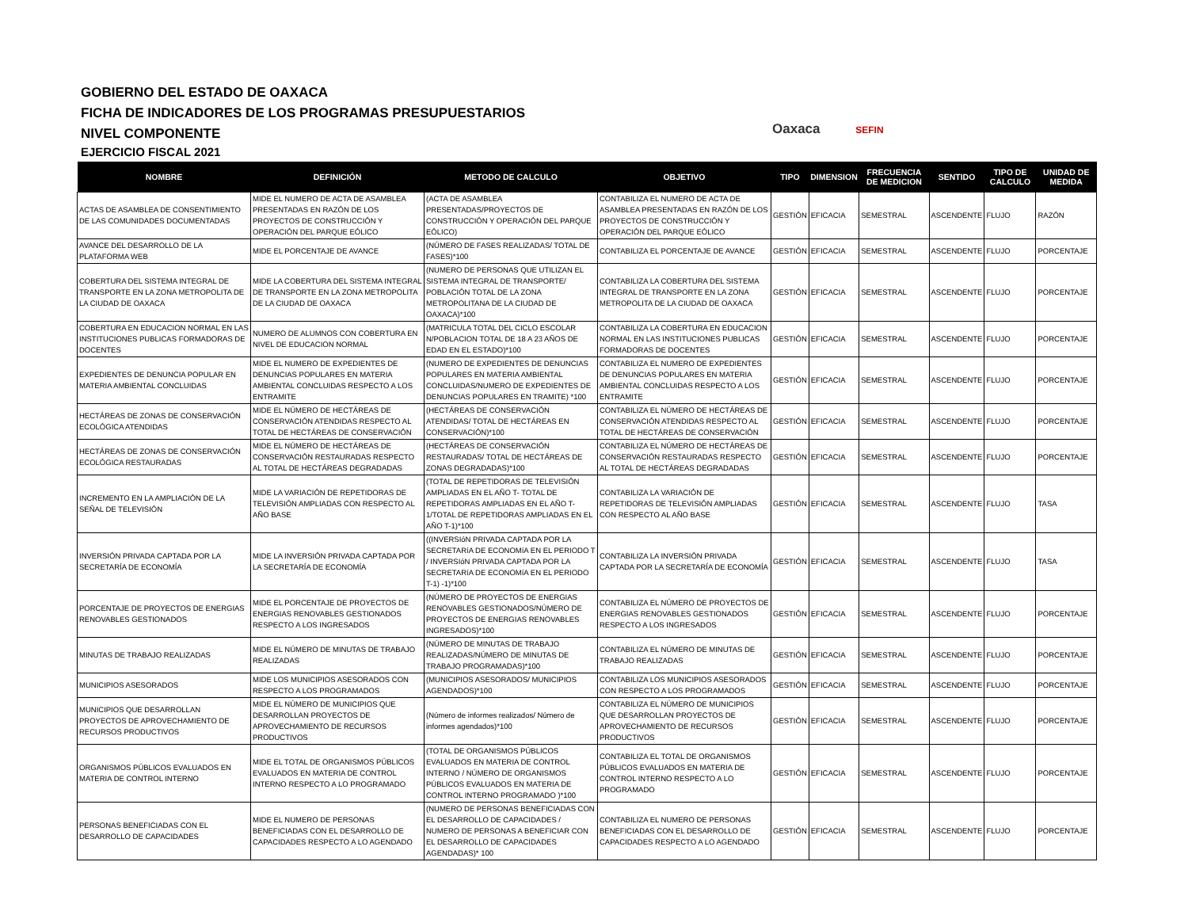GOBIERNO DEL ESTADO DE OAXACA
FICHA DE INDICADORES DE LOS PROGRAMAS PRESUPUESTARIOS
NIVEL COMPONENTE
EJERCICIO FISCAL 2021
Oaxaca SEFIN
| NOMBRE | DEFINICIÓN | METODO DE CALCULO | OBJETIVO | TIPO | DIMENSION | FRECUENCIA DE MEDICION | SENTIDO | TIPO DE CALCULO | UNIDAD DE MEDIDA |
| --- | --- | --- | --- | --- | --- | --- | --- | --- | --- |
| ACTAS DE ASAMBLEA DE CONSENTIMIENTO DE LAS COMUNIDADES DOCUMENTADAS | MIDE EL NUMERO DE ACTA DE ASAMBLEA PRESENTADAS EN RAZÓN DE LOS PROYECTOS DE CONSTRUCCIÓN Y OPERACIÓN DEL PARQUE EÓLICO | (ACTA DE ASAMBLEA PRESENTADAS/PROYECTOS DE CONSTRUCCIÓN Y OPERACIÓN DEL PARQUE EÓLICO) | CONTABILIZA EL NUMERO DE ACTA DE ASAMBLEA PRESENTADAS EN RAZÓN DE LOS PROYECTOS DE CONSTRUCCIÓN Y OPERACIÓN DEL PARQUE EÓLICO | GESTIÓN | EFICACIA | SEMESTRAL | ASCENDENTE | FLUJO | RAZÓN |
| AVANCE DEL DESARROLLO DE LA PLATAFORMA WEB | MIDE EL PORCENTAJE DE AVANCE | (NÚMERO DE FASES REALIZADAS/ TOTAL DE FASES)*100 | CONTABILIZA EL PORCENTAJE DE AVANCE | GESTIÓN | EFICACIA | SEMESTRAL | ASCENDENTE | FLUJO | PORCENTAJE |
| COBERTURA DEL SISTEMA INTEGRAL DE TRANSPORTE EN LA ZONA METROPOLITA DE LA CIUDAD DE OAXACA | MIDE LA COBERTURA DEL SISTEMA INTEGRAL DE TRANSPORTE EN LA ZONA METROPOLITA DE LA CIUDAD DE OAXACA | (NUMERO DE PERSONAS QUE UTILIZAN EL SISTEMA INTEGRAL DE TRANSPORTE/ POBLACIÓN TOTAL DE LA ZONA METROPOLITANA DE LA CIUDAD DE OAXACA)*100 | CONTABILIZA LA COBERTURA DEL SISTEMA INTEGRAL DE TRANSPORTE EN LA ZONA METROPOLITA DE LA CIUDAD DE OAXACA | GESTIÓN | EFICACIA | SEMESTRAL | ASCENDENTE | FLUJO | PORCENTAJE |
| COBERTURA EN EDUCACION NORMAL EN LAS INSTITUCIONES PUBLICAS FORMADORAS DE DOCENTES | NUMERO DE ALUMNOS CON COBERTURA EN NIVEL DE EDUCACION NORMAL | (MATRICULA TOTAL DEL CICLO ESCOLAR N/POBLACION TOTAL DE 18 A 23 AÑOS DE EDAD EN EL ESTADO)*100 | CONTABILIZA LA COBERTURA EN EDUCACION NORMAL EN LAS INSTITUCIONES PUBLICAS FORMADORAS DE DOCENTES | GESTIÓN | EFICACIA | SEMESTRAL | ASCENDENTE | FLUJO | PORCENTAJE |
| EXPEDIENTES DE DENUNCIA POPULAR EN MATERIA AMBIENTAL CONCLUIDAS | MIDE EL NUMERO DE EXPEDIENTES DE DENUNCIAS POPULARES EN MATERIA AMBIENTAL CONCLUIDAS RESPECTO A LOS ENTRAMITE | (NUMERO DE EXPEDIENTES DE DENUNCIAS POPULARES EN MATERIA AMBIENTAL CONCLUIDAS/NUMERO DE EXPEDIENTES DE DENUNCIAS POPULARES EN TRAMITE) *100 | CONTABILIZA EL NUMERO DE EXPEDIENTES DE DENUNCIAS POPULARES EN MATERIA AMBIENTAL CONCLUIDAS RESPECTO A LOS ENTRAMITE | GESTIÓN | EFICACIA | SEMESTRAL | ASCENDENTE | FLUJO | PORCENTAJE |
| HECTÁREAS DE ZONAS DE CONSERVACIÓN ECOLÓGICA ATENDIDAS | MIDE EL NÚMERO DE HECTÁREAS DE CONSERVACIÓN ATENDIDAS RESPECTO AL TOTAL DE HECTÁREAS DE CONSERVACIÓN | (HECTÁREAS DE CONSERVACIÓN ATENDIDAS/ TOTAL DE HECTÁREAS EN CONSERVACIÓN)*100 | CONTABILIZA EL NÚMERO DE HECTÁREAS DE CONSERVACIÓN ATENDIDAS RESPECTO AL TOTAL DE HECTÁREAS DE CONSERVACIÓN | GESTIÓN | EFICACIA | SEMESTRAL | ASCENDENTE | FLUJO | PORCENTAJE |
| HECTÁREAS DE ZONAS DE CONSERVACIÓN ECOLÓGICA RESTAURADAS | MIDE EL NÚMERO DE HECTÁREAS DE CONSERVACIÓN RESTAURADAS RESPECTO AL TOTAL DE HECTÁREAS DEGRADADAS | (HECTÁREAS DE CONSERVACIÓN RESTAURADAS/ TOTAL DE HECTÁREAS DE ZONAS DEGRADADAS)*100 | CONTABILIZA EL NÚMERO DE HECTÁREAS DE CONSERVACIÓN RESTAURADAS RESPECTO AL TOTAL DE HECTÁREAS DEGRADADAS | GESTIÓN | EFICACIA | SEMESTRAL | ASCENDENTE | FLUJO | PORCENTAJE |
| INCREMENTO EN LA AMPLIACIÓN DE LA SEÑAL DE TELEVISIÓN | MIDE LA VARIACIÓN DE REPETIDORAS DE TELEVISIÓN AMPLIADAS CON RESPECTO AL AÑO BASE | (TOTAL DE REPETIDORAS DE TELEVISIÓN AMPLIADAS EN EL AÑO T- TOTAL DE REPETIDORAS AMPLIADAS EN EL AÑO T-1/TOTAL DE REPETIDORAS AMPLIADAS EN EL AÑO T-1)*100 | CONTABILIZA LA VARIACIÓN DE REPETIDORAS DE TELEVISIÓN AMPLIADAS CON RESPECTO AL AÑO BASE | GESTIÓN | EFICACIA | SEMESTRAL | ASCENDENTE | FLUJO | TASA |
| INVERSIÓN PRIVADA CAPTADA POR LA SECRETARÍA DE ECONOMÍA | MIDE LA INVERSIÓN PRIVADA CAPTADA POR LA SECRETARÍA DE ECONOMÍA | ((INVERSIóN PRIVADA CAPTADA POR LA SECRETARíA DE ECONOMíA EN EL PERIODO T / INVERSIóN PRIVADA CAPTADA POR LA SECRETARíA DE ECONOMíA EN EL PERIODO T-1) -1)*100 | CONTABILIZA LA INVERSIÓN PRIVADA CAPTADA POR LA SECRETARÍA DE ECONOMÍA | GESTIÓN | EFICACIA | SEMESTRAL | ASCENDENTE | FLUJO | TASA |
| PORCENTAJE DE PROYECTOS DE ENERGIAS RENOVABLES GESTIONADOS | MIDE EL PORCENTAJE DE PROYECTOS DE ENERGIAS RENOVABLES GESTIONADOS RESPECTO A LOS INGRESADOS | (NÚMERO DE PROYECTOS DE ENERGIAS RENOVABLES GESTIONADOS/NÚMERO DE PROYECTOS DE ENERGIAS RENOVABLES INGRESADOS)*100 | CONTABILIZA EL NÚMERO DE PROYECTOS DE ENERGIAS RENOVABLES GESTIONADOS RESPECTO A LOS INGRESADOS | GESTIÓN | EFICACIA | SEMESTRAL | ASCENDENTE | FLUJO | PORCENTAJE |
| MINUTAS DE TRABAJO REALIZADAS | MIDE EL NÚMERO DE MINUTAS DE TRABAJO REALIZADAS | (NÚMERO DE MINUTAS DE TRABAJO REALIZADAS/NÚMERO DE MINUTAS DE TRABAJO PROGRAMADAS)*100 | CONTABILIZA EL NÚMERO DE MINUTAS DE TRABAJO REALIZADAS | GESTIÓN | EFICACIA | SEMESTRAL | ASCENDENTE | FLUJO | PORCENTAJE |
| MUNICIPIOS ASESORADOS | MIDE LOS MUNICIPIOS ASESORADOS CON RESPECTO A LOS PROGRAMADOS | (MUNICIPIOS ASESORADOS/ MUNICIPIOS AGENDADOS)*100 | CONTABILIZA LOS MUNICIPIOS ASESORADOS CON RESPECTO A LOS PROGRAMADOS | GESTIÓN | EFICACIA | SEMESTRAL | ASCENDENTE | FLUJO | PORCENTAJE |
| MUNICIPIOS QUE DESARROLLAN PROYECTOS DE APROVECHAMIENTO DE RECURSOS PRODUCTIVOS | MIDE EL NÚMERO DE MUNICIPIOS QUE DESARROLLAN PROYECTOS DE APROVECHAMIENTO DE RECURSOS PRODUCTIVOS | (Número de informes realizados/ Número de informes agendados)*100 | CONTABILIZA EL NÚMERO DE MUNICIPIOS QUE DESARROLLAN PROYECTOS DE APROVECHAMIENTO DE RECURSOS PRODUCTIVOS | GESTIÓN | EFICACIA | SEMESTRAL | ASCENDENTE | FLUJO | PORCENTAJE |
| ORGANISMOS PÚBLICOS EVALUADOS EN MATERIA DE CONTROL INTERNO | MIDE EL TOTAL DE ORGANISMOS PÚBLICOS EVALUADOS EN MATERIA DE CONTROL INTERNO RESPECTO A LO PROGRAMADO | (TOTAL DE ORGANISMOS PÚBLICOS EVALUADOS EN MATERIA DE CONTROL INTERNO / NÚMERO DE ORGANISMOS PÚBLICOS EVALUADOS EN MATERIA DE CONTROL INTERNO PROGRAMADO )*100 | CONTABILIZA EL TOTAL DE ORGANISMOS PÚBLICOS EVALUADOS EN MATERIA DE CONTROL INTERNO RESPECTO A LO PROGRAMADO | GESTIÓN | EFICACIA | SEMESTRAL | ASCENDENTE | FLUJO | PORCENTAJE |
| PERSONAS BENEFICIADAS CON EL DESARROLLO DE CAPACIDADES | MIDE EL NUMERO DE PERSONAS BENEFICIADAS CON EL DESARROLLO DE CAPACIDADES RESPECTO A LO AGENDADO | (NUMERO DE PERSONAS BENEFICIADAS CON EL DESARROLLO DE CAPACIDADES / NUMERO DE PERSONAS A BENEFICIAR CON EL DESARROLLO DE CAPACIDADES AGENDADAS)* 100 | CONTABILIZA EL NUMERO DE PERSONAS BENEFICIADAS CON EL DESARROLLO DE CAPACIDADES RESPECTO A LO AGENDADO | GESTIÓN | EFICACIA | SEMESTRAL | ASCENDENTE | FLUJO | PORCENTAJE |